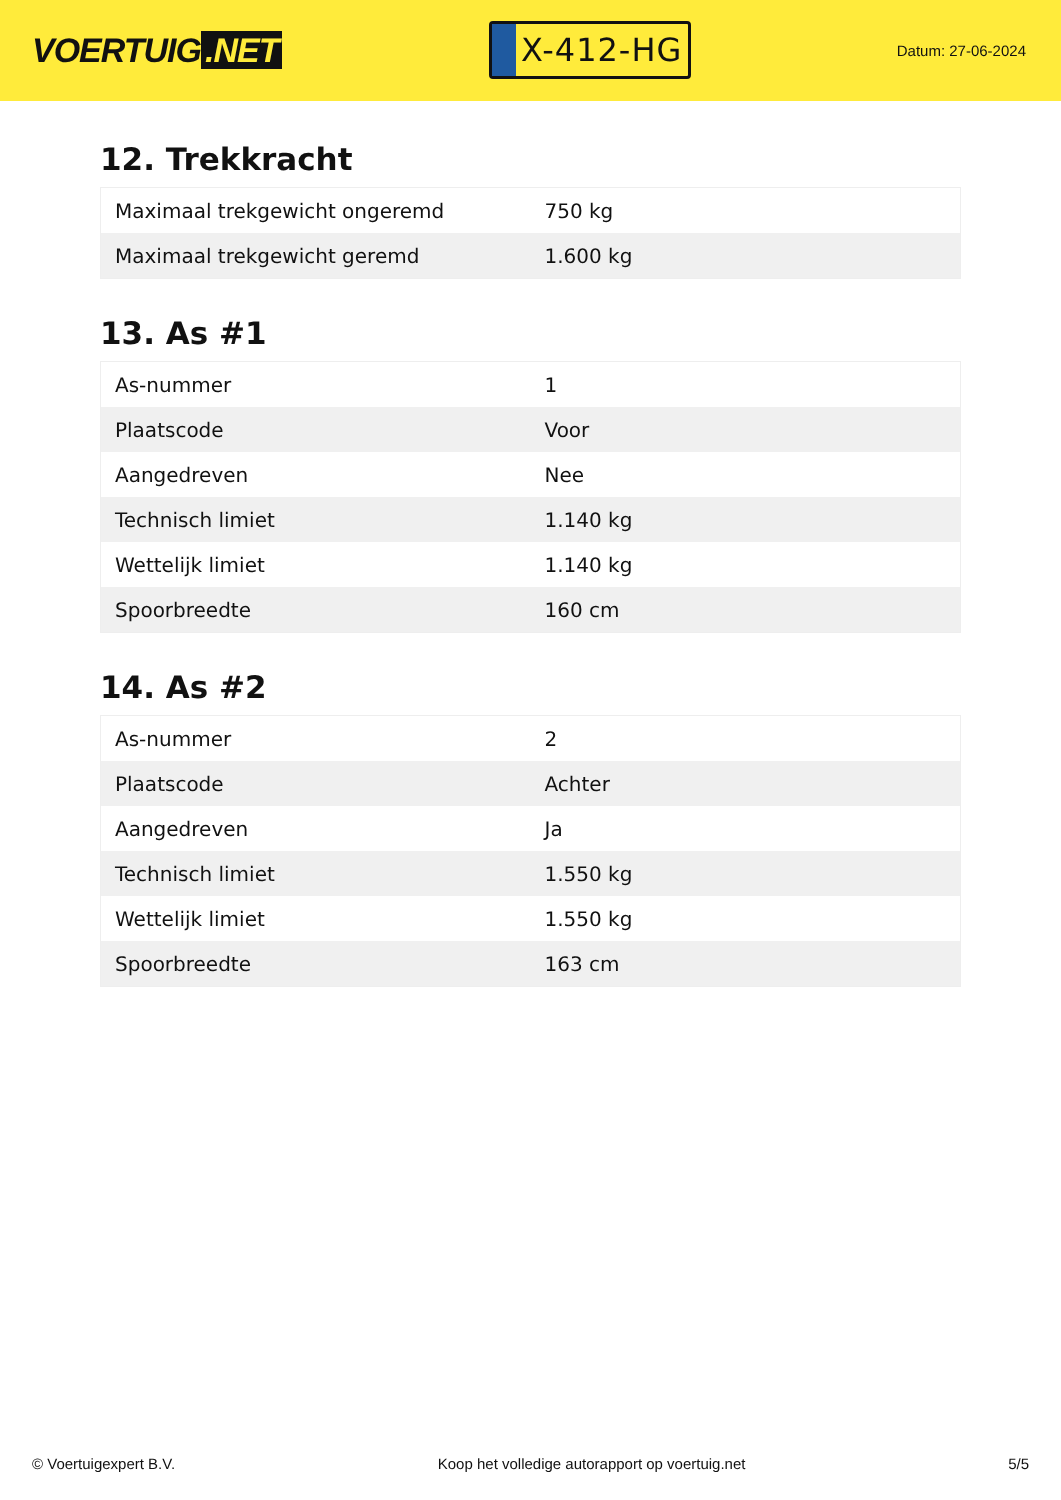VOERTUIG.NET
X-412-HG
Datum: 27-06-2024
12. Trekkracht
| Maximaal trekgewicht ongeremd | 750 kg |
| Maximaal trekgewicht geremd | 1.600 kg |
13. As #1
| As-nummer | 1 |
| Plaatscode | Voor |
| Aangedreven | Nee |
| Technisch limiet | 1.140 kg |
| Wettelijk limiet | 1.140 kg |
| Spoorbreedte | 160 cm |
14. As #2
| As-nummer | 2 |
| Plaatscode | Achter |
| Aangedreven | Ja |
| Technisch limiet | 1.550 kg |
| Wettelijk limiet | 1.550 kg |
| Spoorbreedte | 163 cm |
© Voertuigexpert B.V. Koop het volledige autorapport op voertuig.net 5/5